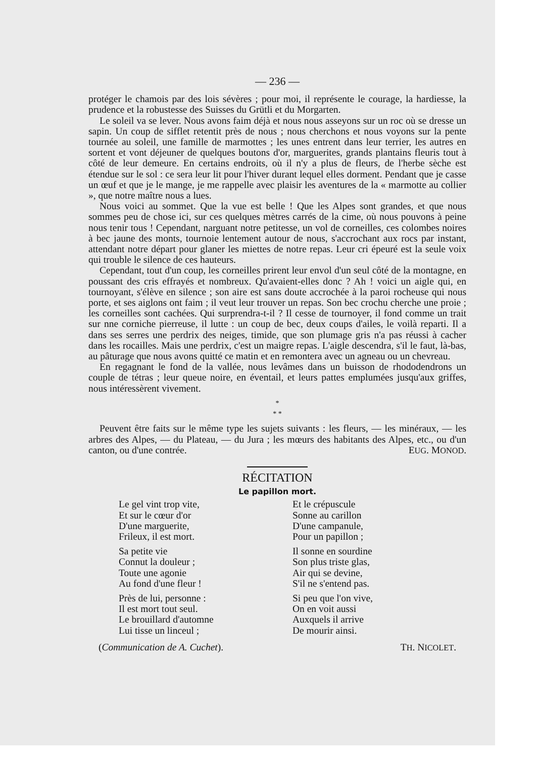— 236 —
protéger le chamois par des lois sévères ; pour moi, il représente le courage, la hardiesse, la prudence et la robustesse des Suisses du Grütli et du Morgarten.
Le soleil va se lever. Nous avons faim déjà et nous nous asseyons sur un roc où se dresse un sapin. Un coup de sifflet retentit près de nous ; nous cherchons et nous voyons sur la pente tournée au soleil, une famille de marmottes ; les unes entrent dans leur terrier, les autres en sortent et vont déjeuner de quelques boutons d'or, marguerites, grands plantains fleuris tout à côté de leur demeure. En certains endroits, où il n'y a plus de fleurs, de l'herbe sèche est étendue sur le sol : ce sera leur lit pour l'hiver durant lequel elles dorment. Pendant que je casse un œuf et que je le mange, je me rappelle avec plaisir les aventures de la « marmotte au collier », que notre maître nous a lues.
Nous voici au sommet. Que la vue est belle ! Que les Alpes sont grandes, et que nous sommes peu de chose ici, sur ces quelques mètres carrés de la cime, où nous pouvons à peine nous tenir tous ! Cependant, narguant notre petitesse, un vol de corneilles, ces colombes noires à bec jaune des monts, tournoie lentement autour de nous, s'accrochant aux rocs par instant, attendant notre départ pour glaner les miettes de notre repas. Leur cri épeuré est la seule voix qui trouble le silence de ces hauteurs.
Cependant, tout d'un coup, les corneilles prirent leur envol d'un seul côté de la montagne, en poussant des cris effrayés et nombreux. Qu'avaient-elles donc ? Ah ! voici un aigle qui, en tournoyant, s'élève en silence ; son aire est sans doute accrochée à la paroi rocheuse qui nous porte, et ses aiglons ont faim ; il veut leur trouver un repas. Son bec crochu cherche une proie ; les corneilles sont cachées. Qui surprendra-t-il ? Il cesse de tournoyer, il fond comme un trait sur nne corniche pierreuse, il lutte : un coup de bec, deux coups d'ailes, le voilà reparti. Il a dans ses serres une perdrix des neiges, timide, que son plumage gris n'a pas réussi à cacher dans les rocailles. Mais une perdrix, c'est un maigre repas. L'aigle descendra, s'il le faut, là-bas, au pâturage que nous avons quitté ce matin et en remontera avec un agneau ou un chevreau.
En regagnant le fond de la vallée, nous levâmes dans un buisson de rhododendrons un couple de tétras ; leur queue noire, en éventail, et leurs pattes emplumées jusqu'aux griffes, nous intéressèrent vivement.
*
* *
Peuvent être faits sur le même type les sujets suivants : les fleurs, — les minéraux, — les arbres des Alpes, — du Plateau, — du Jura ; les mœurs des habitants des Alpes, etc., ou d'un canton, ou d'une contrée. EUG. MONOD.
RÉCITATION
Le papillon mort.
Le gel vint trop vite,
Et sur le cœur d'or
D'une marguerite,
Frileux, il est mort.
Sa petite vie
Connut la douleur ;
Toute une agonie
Au fond d'une fleur !
Près de lui, personne :
Il est mort tout seul.
Le brouillard d'automne
Lui tisse un linceul ;
Et le crépuscule
Sonne au carillon
D'une campanule,
Pour un papillon ;
Il sonne en sourdine
Son plus triste glas,
Air qui se devine,
S'il ne s'entend pas.
Si peu que l'on vive,
On en voit aussi
Auxquels il arrive
De mourir ainsi.
(Communication de A. Cuchet). TH. NICOLET.